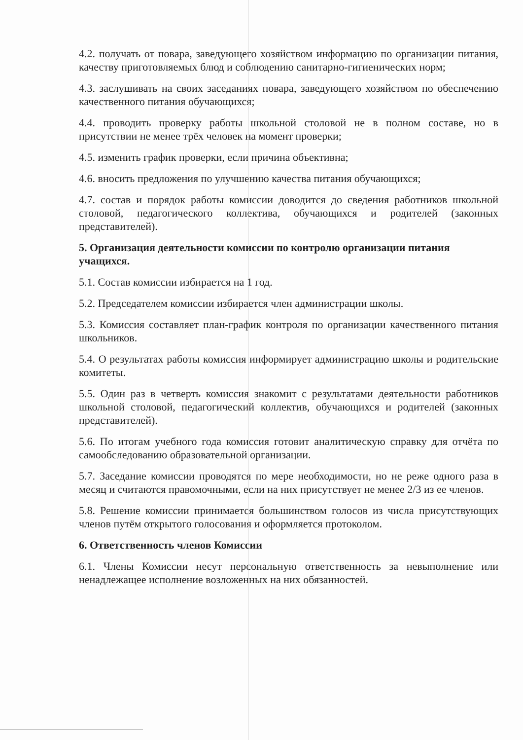4.2. получать от повара, заведующего хозяйством информацию по организации питания, качеству приготовляемых блюд и соблюдению санитарно-гигиенических норм;
4.3. заслушивать на своих заседаниях повара, заведующего хозяйством по обеспечению качественного питания обучающихся;
4.4. проводить проверку работы школьной столовой не в полном составе, но в присутствии не менее трёх человек на момент проверки;
4.5. изменить график проверки, если причина объективна;
4.6. вносить предложения по улучшению качества питания обучающихся;
4.7. состав и порядок работы комиссии доводится до сведения работников школьной столовой, педагогического коллектива, обучающихся и родителей (законных представителей).
5. Организация деятельности комиссии по контролю организации питания учащихся.
5.1. Состав комиссии избирается на 1 год.
5.2. Председателем комиссии избирается член администрации школы.
5.3. Комиссия составляет план-график контроля по организации качественного питания школьников.
5.4. О результатах работы комиссия информирует администрацию школы и родительские комитеты.
5.5. Один раз в четверть комиссия знакомит с результатами деятельности работников школьной столовой, педагогический коллектив, обучающихся и родителей (законных представителей).
5.6. По итогам учебного года комиссия готовит аналитическую справку для отчёта по самообследованию образовательной организации.
5.7. Заседание комиссии проводятся по мере необходимости, но не реже одного раза в месяц и считаются правомочными, если на них присутствует не менее 2/3 из ее членов.
5.8. Решение комиссии принимается большинством голосов из числа присутствующих членов путём открытого голосования и оформляется протоколом.
6. Ответственность членов Комиссии
6.1. Члены Комиссии несут персональную ответственность за невыполнение или ненадлежащее исполнение возложенных на них обязанностей.